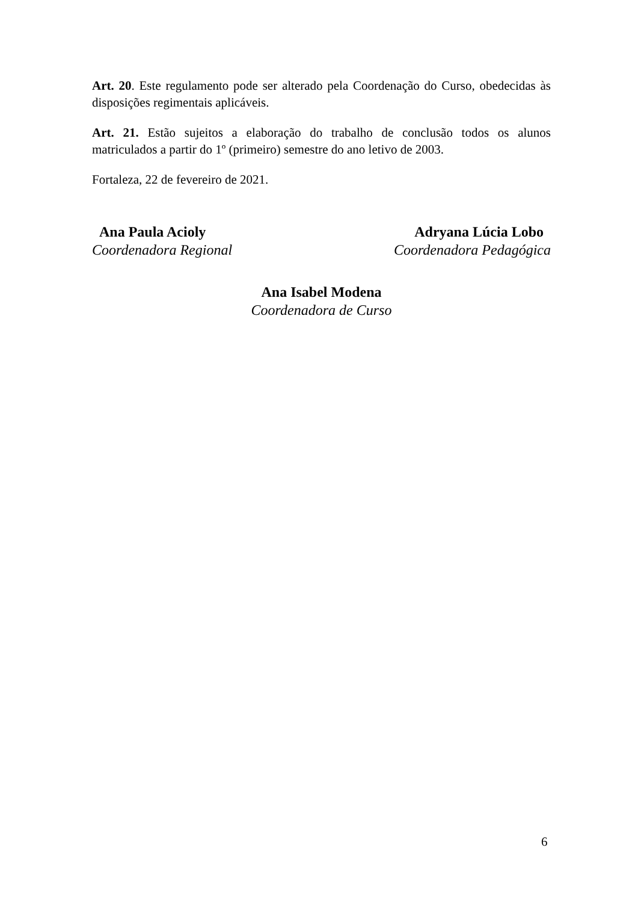Art. 20. Este regulamento pode ser alterado pela Coordenação do Curso, obedecidas às disposições regimentais aplicáveis.
Art. 21. Estão sujeitos a elaboração do trabalho de conclusão todos os alunos matriculados a partir do 1º (primeiro) semestre do ano letivo de 2003.
Fortaleza, 22 de fevereiro de 2021.
Ana Paula Acioly
Coordenadora Regional
Adryana Lúcia Lobo
Coordenadora Pedagógica
Ana Isabel Modena
Coordenadora de Curso
6